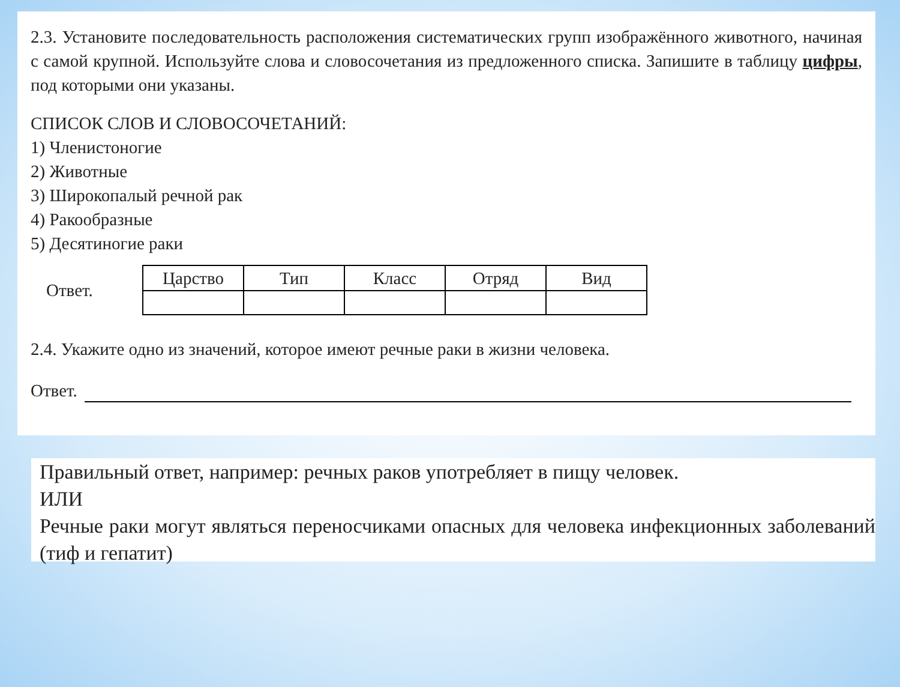2.3. Установите последовательность расположения систематических групп изображённого животного, начиная с самой крупной. Используйте слова и словосочетания из предложенного списка. Запишите в таблицу цифры, под которыми они указаны.
СПИСОК СЛОВ И СЛОВОСОЧЕТАНИЙ:
1) Членистоногие
2) Животные
3) Широкопалый речной рак
4) Ракообразные
5) Десятиногие раки
Ответ.
| Царство | Тип | Класс | Отряд | Вид |
| --- | --- | --- | --- | --- |
2.4. Укажите одно из значений, которое имеют речные раки в жизни человека.
Ответ.
Правильный ответ, например: речных раков употребляет в пищу человек.
ИЛИ
Речные раки могут являться переносчиками опасных для человека инфекционных заболеваний (тиф и гепатит)